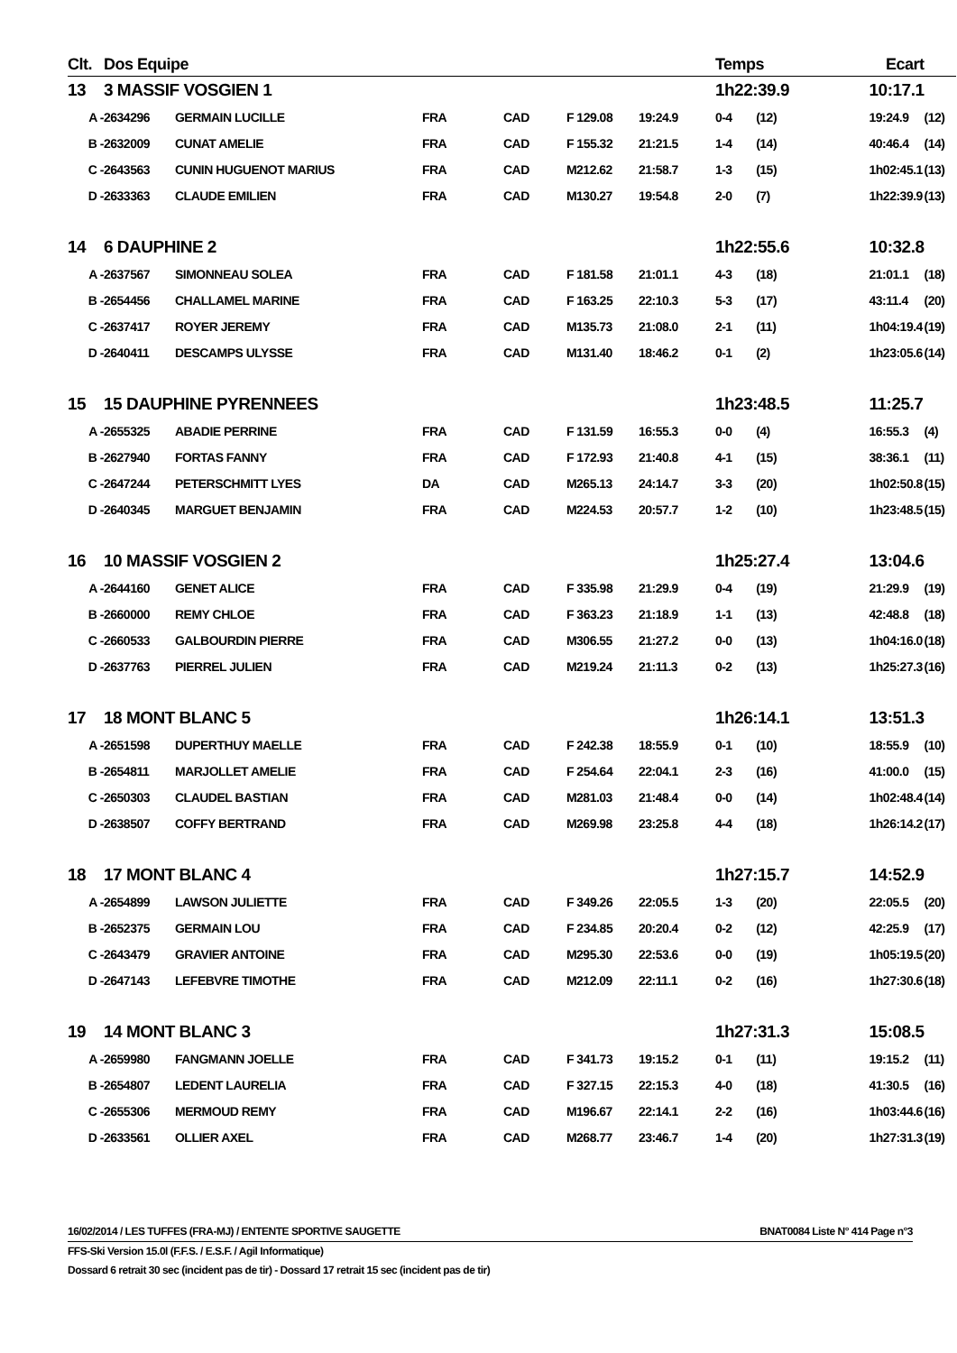| Clt. | Dos Equipe | | | | | | Temps | | | Ecart | |
| --- | --- | --- | --- | --- | --- | --- | --- | --- | --- | --- | --- |
| 13 | 3 MASSIF VOSGIEN 1 | | | | | | 1h22:39.9 | | | 10:17.1 | |
| A - | 2634296 | GERMAIN LUCILLE | FRA | CAD | F 129.08 | 19:24.9 | 0-4 | (12) | | 19:24.9 | (12) |
| B - | 2632009 | CUNAT AMELIE | FRA | CAD | F 155.32 | 21:21.5 | 1-4 | (14) | | 40:46.4 | (14) |
| C - | 2643563 | CUNIN HUGUENOT MARIUS | FRA | CAD | M212.62 | 21:58.7 | 1-3 | (15) | | 1h02:45.1 | (13) |
| D - | 2633363 | CLAUDE EMILIEN | FRA | CAD | M130.27 | 19:54.8 | 2-0 | (7) | | 1h22:39.9 | (13) |
| 14 | 6 DAUPHINE 2 | | | | | | 1h22:55.6 | | | 10:32.8 | |
| A - | 2637567 | SIMONNEAU SOLEA | FRA | CAD | F 181.58 | 21:01.1 | 4-3 | (18) | | 21:01.1 | (18) |
| B - | 2654456 | CHALLAMEL MARINE | FRA | CAD | F 163.25 | 22:10.3 | 5-3 | (17) | | 43:11.4 | (20) |
| C - | 2637417 | ROYER JEREMY | FRA | CAD | M135.73 | 21:08.0 | 2-1 | (11) | | 1h04:19.4 | (19) |
| D - | 2640411 | DESCAMPS ULYSSE | FRA | CAD | M131.40 | 18:46.2 | 0-1 | (2) | | 1h23:05.6 | (14) |
| 15 | 15 DAUPHINE PYRENNEES | | | | | | 1h23:48.5 | | | 11:25.7 | |
| A - | 2655325 | ABADIE PERRINE | FRA | CAD | F 131.59 | 16:55.3 | 0-0 | (4) | | 16:55.3 | (4) |
| B - | 2627940 | FORTAS FANNY | FRA | CAD | F 172.93 | 21:40.8 | 4-1 | (15) | | 38:36.1 | (11) |
| C - | 2647244 | PETERSCHMITT LYES | DA | CAD | M265.13 | 24:14.7 | 3-3 | (20) | | 1h02:50.8 | (15) |
| D - | 2640345 | MARGUET BENJAMIN | FRA | CAD | M224.53 | 20:57.7 | 1-2 | (10) | | 1h23:48.5 | (15) |
| 16 | 10 MASSIF VOSGIEN 2 | | | | | | 1h25:27.4 | | | 13:04.6 | |
| A - | 2644160 | GENET ALICE | FRA | CAD | F 335.98 | 21:29.9 | 0-4 | (19) | | 21:29.9 | (19) |
| B - | 2660000 | REMY CHLOE | FRA | CAD | F 363.23 | 21:18.9 | 1-1 | (13) | | 42:48.8 | (18) |
| C - | 2660533 | GALBOURDIN PIERRE | FRA | CAD | M306.55 | 21:27.2 | 0-0 | (13) | | 1h04:16.0 | (18) |
| D - | 2637763 | PIERREL JULIEN | FRA | CAD | M219.24 | 21:11.3 | 0-2 | (13) | | 1h25:27.3 | (16) |
| 17 | 18 MONT BLANC 5 | | | | | | 1h26:14.1 | | | 13:51.3 | |
| A - | 2651598 | DUPERTHUY MAELLE | FRA | CAD | F 242.38 | 18:55.9 | 0-1 | (10) | | 18:55.9 | (10) |
| B - | 2654811 | MARJOLLET AMELIE | FRA | CAD | F 254.64 | 22:04.1 | 2-3 | (16) | | 41:00.0 | (15) |
| C - | 2650303 | CLAUDEL BASTIAN | FRA | CAD | M281.03 | 21:48.4 | 0-0 | (14) | | 1h02:48.4 | (14) |
| D - | 2638507 | COFFY BERTRAND | FRA | CAD | M269.98 | 23:25.8 | 4-4 | (18) | | 1h26:14.2 | (17) |
| 18 | 17 MONT BLANC 4 | | | | | | 1h27:15.7 | | | 14:52.9 | |
| A - | 2654899 | LAWSON JULIETTE | FRA | CAD | F 349.26 | 22:05.5 | 1-3 | (20) | | 22:05.5 | (20) |
| B - | 2652375 | GERMAIN LOU | FRA | CAD | F 234.85 | 20:20.4 | 0-2 | (12) | | 42:25.9 | (17) |
| C - | 2643479 | GRAVIER ANTOINE | FRA | CAD | M295.30 | 22:53.6 | 0-0 | (19) | | 1h05:19.5 | (20) |
| D - | 2647143 | LEFEBVRE TIMOTHE | FRA | CAD | M212.09 | 22:11.1 | 0-2 | (16) | | 1h27:30.6 | (18) |
| 19 | 14 MONT BLANC 3 | | | | | | 1h27:31.3 | | | 15:08.5 | |
| A - | 2659980 | FANGMANN JOELLE | FRA | CAD | F 341.73 | 19:15.2 | 0-1 | (11) | | 19:15.2 | (11) |
| B - | 2654807 | LEDENT LAURELIA | FRA | CAD | F 327.15 | 22:15.3 | 4-0 | (18) | | 41:30.5 | (16) |
| C - | 2655306 | MERMOUD REMY | FRA | CAD | M196.67 | 22:14.1 | 2-2 | (16) | | 1h03:44.6 | (16) |
| D - | 2633561 | OLLIER AXEL | FRA | CAD | M268.77 | 23:46.7 | 1-4 | (20) | | 1h27:31.3 | (19) |
16/02/2014 / LES TUFFES (FRA-MJ) / ENTENTE SPORTIVE SAUGETTE BNAT0084 Liste N° 414 Page n°3
FFS-Ski Version 15.0l (F.F.S. / E.S.F. / Agil Informatique)
Dossard 6 retrait 30 sec (incident pas de tir) - Dossard 17 retrait 15 sec (incident pas de tir)